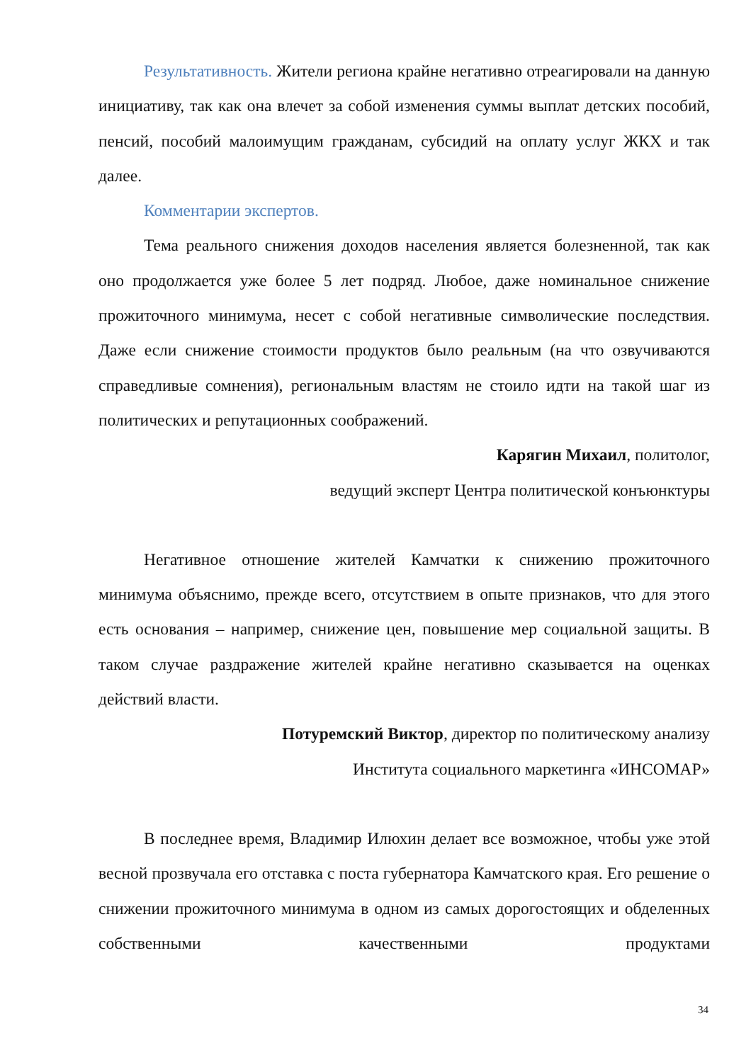Результативность. Жители региона крайне негативно отреагировали на данную инициативу, так как она влечет за собой изменения суммы выплат детских пособий, пенсий, пособий малоимущим гражданам, субсидий на оплату услуг ЖКХ и так далее.
Комментарии экспертов.
Тема реального снижения доходов населения является болезненной, так как оно продолжается уже более 5 лет подряд. Любое, даже номинальное снижение прожиточного минимума, несет с собой негативные символические последствия. Даже если снижение стоимости продуктов было реальным (на что озвучиваются справедливые сомнения), региональным властям не стоило идти на такой шаг из политических и репутационных соображений.
Карягин Михаил, политолог,
ведущий эксперт Центра политической конъюнктуры
Негативное отношение жителей Камчатки к снижению прожиточного минимума объяснимо, прежде всего, отсутствием в опыте признаков, что для этого есть основания – например, снижение цен, повышение мер социальной защиты. В таком случае раздражение жителей крайне негативно сказывается на оценках действий власти.
Потуремский Виктор, директор по политическому анализу
Института социального маркетинга «ИНСОМАР»
В последнее время, Владимир Илюхин делает все возможное, чтобы уже этой весной прозвучала его отставка с поста губернатора Камчатского края. Его решение о снижении прожиточного минимума в одном из самых дорогостоящих и обделенных собственными качественными продуктами
34